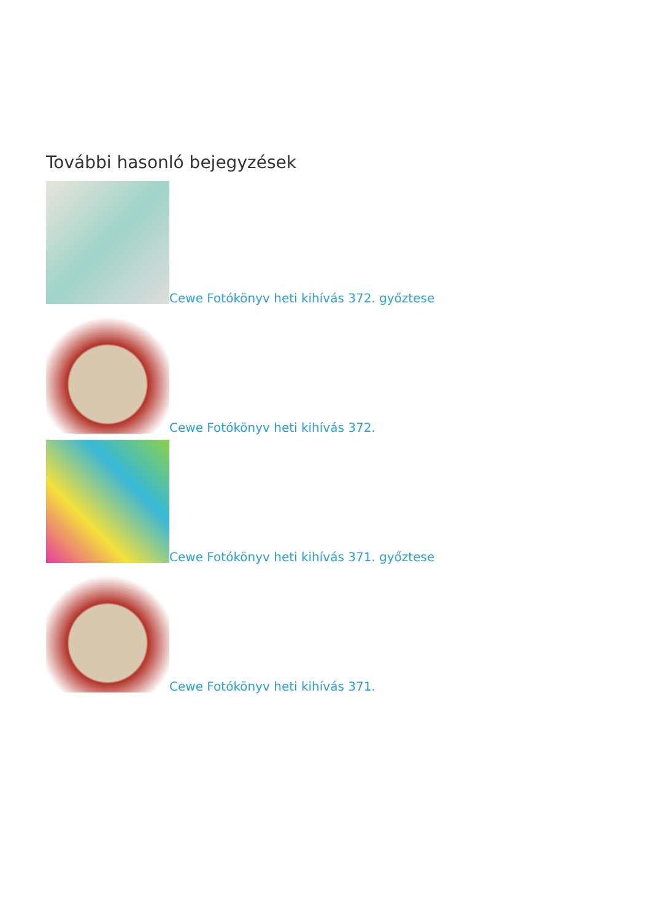További hasonló bejegyzések
Cewe Fotókönyv heti kihívás 372. győztese
Cewe Fotókönyv heti kihívás 372.
Cewe Fotókönyv heti kihívás 371. győztese
Cewe Fotókönyv heti kihívás 371.